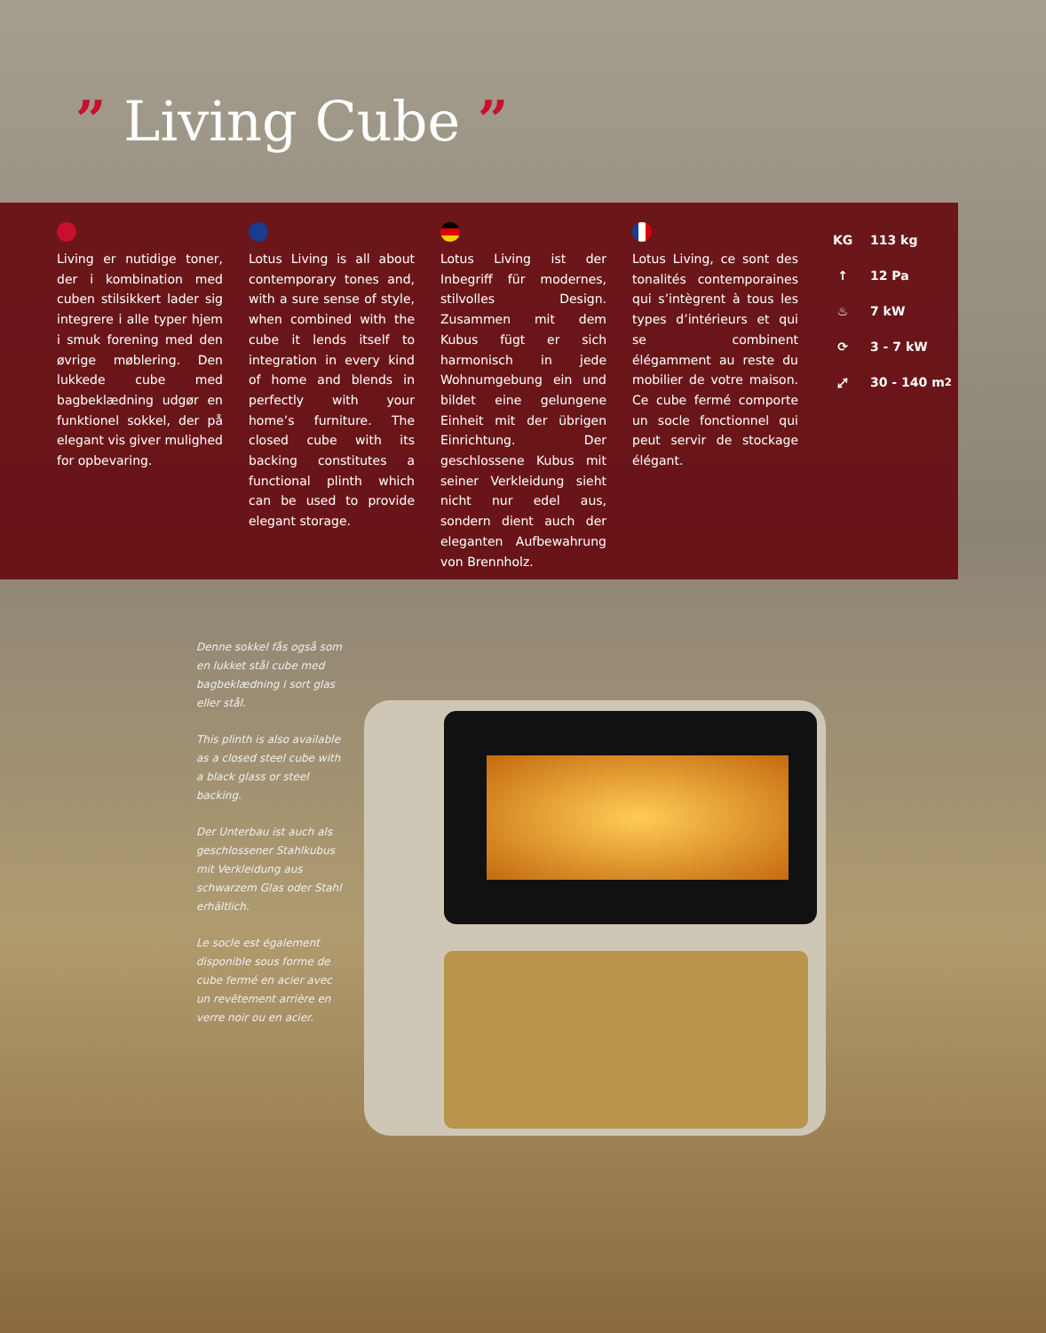” Living Cube ”
Living er nutidige toner, der i kombination med cuben stilsikkert lader sig integrere i alle typer hjem i smuk forening med den øvrige møblering. Den lukkede cube med bagbeklædning udgør en funktionel sokkel, der på elegant vis giver mulighed for opbevaring.
Lotus Living is all about contemporary tones and, with a sure sense of style, when combined with the cube it lends itself to integration in every kind of home and blends in perfectly with your home’s furniture. The closed cube with its backing constitutes a functional plinth which can be used to provide elegant storage.
Lotus Living ist der Inbegriff für modernes, stilvolles Design. Zusammen mit dem Kubus fügt er sich harmonisch in jede Wohnumgebung ein und bildet eine gelungene Einheit mit der übrigen Einrichtung. Der geschlossene Kubus mit seiner Verkleidung sieht nicht nur edel aus, sondern dient auch der eleganten Aufbewahrung von Brennholz.
Lotus Living, ce sont des tonalités contemporaines qui s’intègrent à tous les types d’intérieurs et qui se combinent élégamment au reste du mobilier de votre maison. Ce cube fermé comporte un socle fonctionnel qui peut servir de stockage élégant.
KG 113 kg
↑ 12 Pa
♨ 7 kW
⟳ 3 - 7 kW
⤢ 30 - 140 m<sup>2</sup>
Denne sokkel fås også som en lukket stål cube med bagbeklædning i sort glas eller stål.
This plinth is also available as a closed steel cube with a black glass or steel backing.
Der Unterbau ist auch als geschlossener Stahlkubus mit Verkleidung aus schwarzem Glas oder Stahl erhältlich.
Le socle est également disponible sous forme de cube fermé en acier avec un revêtement arrière en verre noir ou en acier.